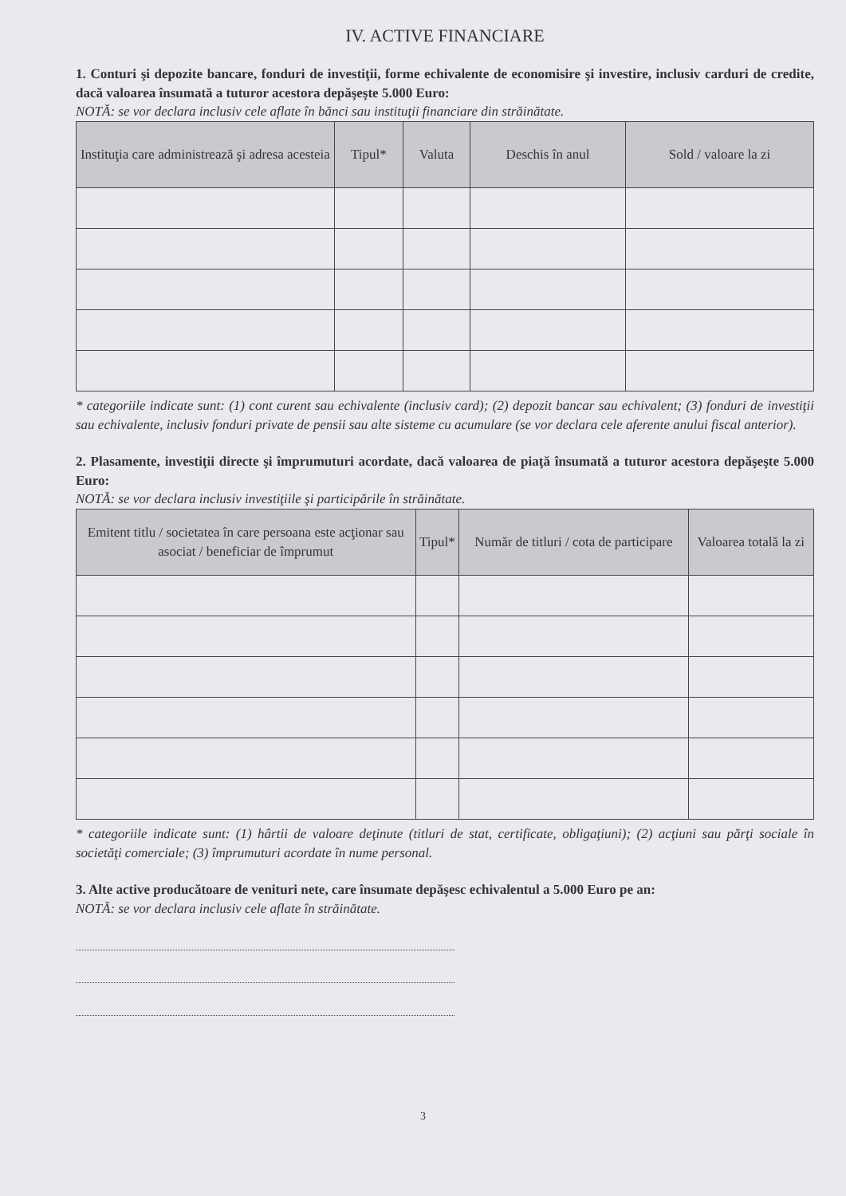IV. ACTIVE FINANCIARE
1. Conturi şi depozite bancare, fonduri de investiţii, forme echivalente de economisire şi investire, inclusiv carduri de credite, dacă valoarea însumată a tuturor acestora depăşeşte 5.000 Euro:
NOTĂ: se vor declara inclusiv cele aflate în bănci sau instituţii financiare din străinătate.
| Instituţia care administrează şi adresa acesteia | Tipul* | Valuta | Deschis în anul | Sold / valoare la zi |
| --- | --- | --- | --- | --- |
* categoriile indicate sunt: (1) cont curent sau echivalente (inclusiv card); (2) depozit bancar sau echivalent; (3) fonduri de investiţii sau echivalente, inclusiv fonduri private de pensii sau alte sisteme cu acumulare (se vor declara cele aferente anului fiscal anterior).
2. Plasamente, investiţii directe şi împrumuturi acordate, dacă valoarea de piaţă însumată a tuturor acestora depăşeşte 5.000 Euro:
NOTĂ: se vor declara inclusiv investiţiile şi participările în străinătate.
| Emitent titlu / societatea în care persoana este acţionar sau asociat / beneficiar de împrumut | Tipul* | Număr de titluri / cota de participare | Valoarea totală la zi |
| --- | --- | --- | --- |
* categoriile indicate sunt: (1) hârtii de valoare deţinute (titluri de stat, certificate, obligaţiuni); (2) acţiuni sau părţi sociale în societăţi comerciale; (3) împrumuturi acordate în nume personal.
3. Alte active producătoare de venituri nete, care însumate depăşesc echivalentul a 5.000 Euro pe an:
NOTĂ: se vor declara inclusiv cele aflate în străinătate.
3